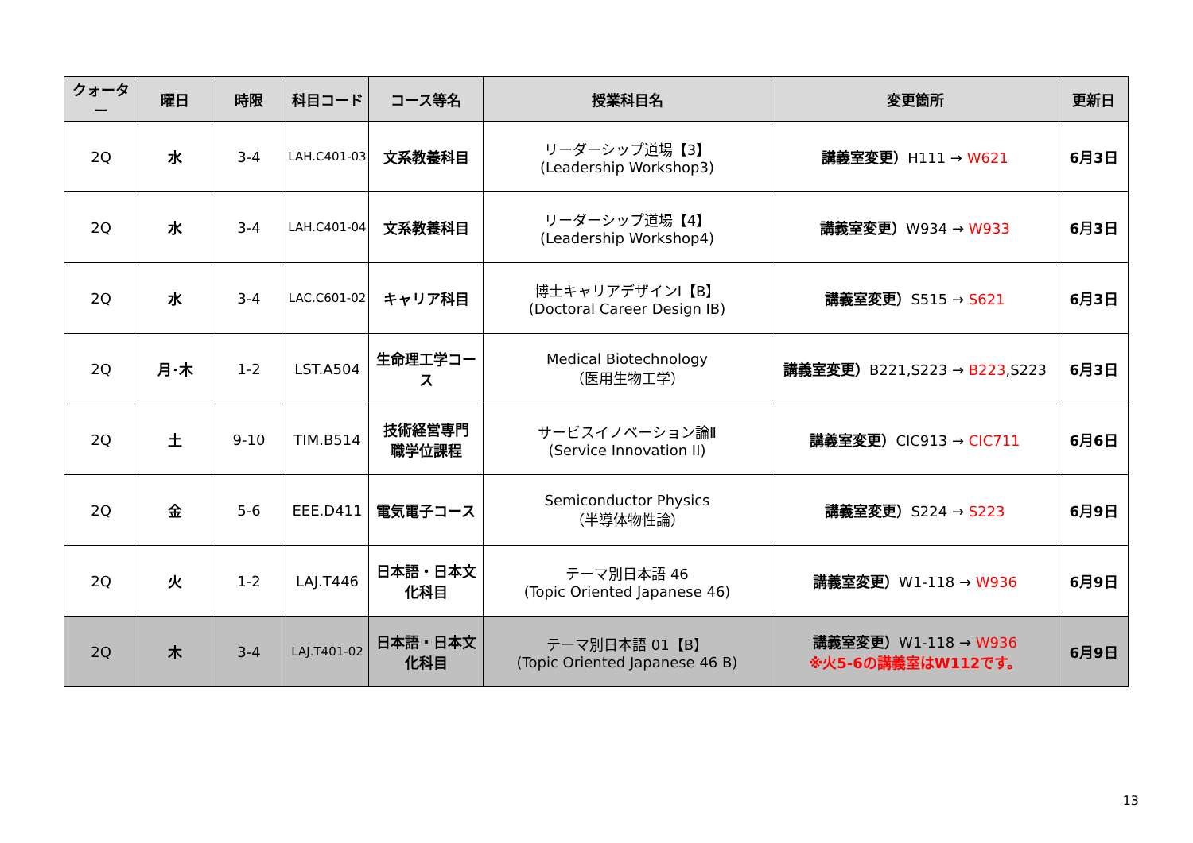| クォーター | 曜日 | 時限 | 科目コード | コース等名 | 授業科目名 | 変更箇所 | 更新日 |
| --- | --- | --- | --- | --- | --- | --- | --- |
| 2Q | 水 | 3-4 | LAH.C401-03 | 文系教養科目 | リーダーシップ道場【3】 (Leadership Workshop3) | 講義室変更） H111 → W621 | 6月3日 |
| 2Q | 水 | 3-4 | LAH.C401-04 | 文系教養科目 | リーダーシップ道場【4】 (Leadership Workshop4) | 講義室変更） W934 → W933 | 6月3日 |
| 2Q | 水 | 3-4 | LAC.C601-02 | キャリア科目 | 博士キャリアデザインⅠ【B】 (Doctoral Career Design IB) | 講義室変更） S515 → S621 | 6月3日 |
| 2Q | 月･木 | 1-2 | LST.A504 | 生命理工学コース | Medical Biotechnology （医用生物工学） | 講義室変更） B221,S223 → B223 ,S223 | 6月3日 |
| 2Q | 土 | 9-10 | TIM.B514 | 技術経営専門 職学位課程 | サービスイノベーション論Ⅱ (Service Innovation II) | 講義室変更） CIC913 → CIC711 | 6月6日 |
| 2Q | 金 | 5-6 | EEE.D411 | 電気電子コース | Semiconductor Physics （半導体物性論） | 講義室変更） S224 → S223 | 6月9日 |
| 2Q | 火 | 1-2 | LAJ.T446 | 日本語・日本文 化科目 | テーマ別日本語 46 (Topic Oriented Japanese 46) | 講義室変更） W1-118 → W936 | 6月9日 |
| 2Q | 木 | 3-4 | LAJ.T401-02 | 日本語・日本文 化科目 | テーマ別日本語 01【B】 (Topic Oriented Japanese 46 B) | 講義室変更） W1-118 → W936 ※火5-6の講義室はW112です。 | 6月9日 |
13